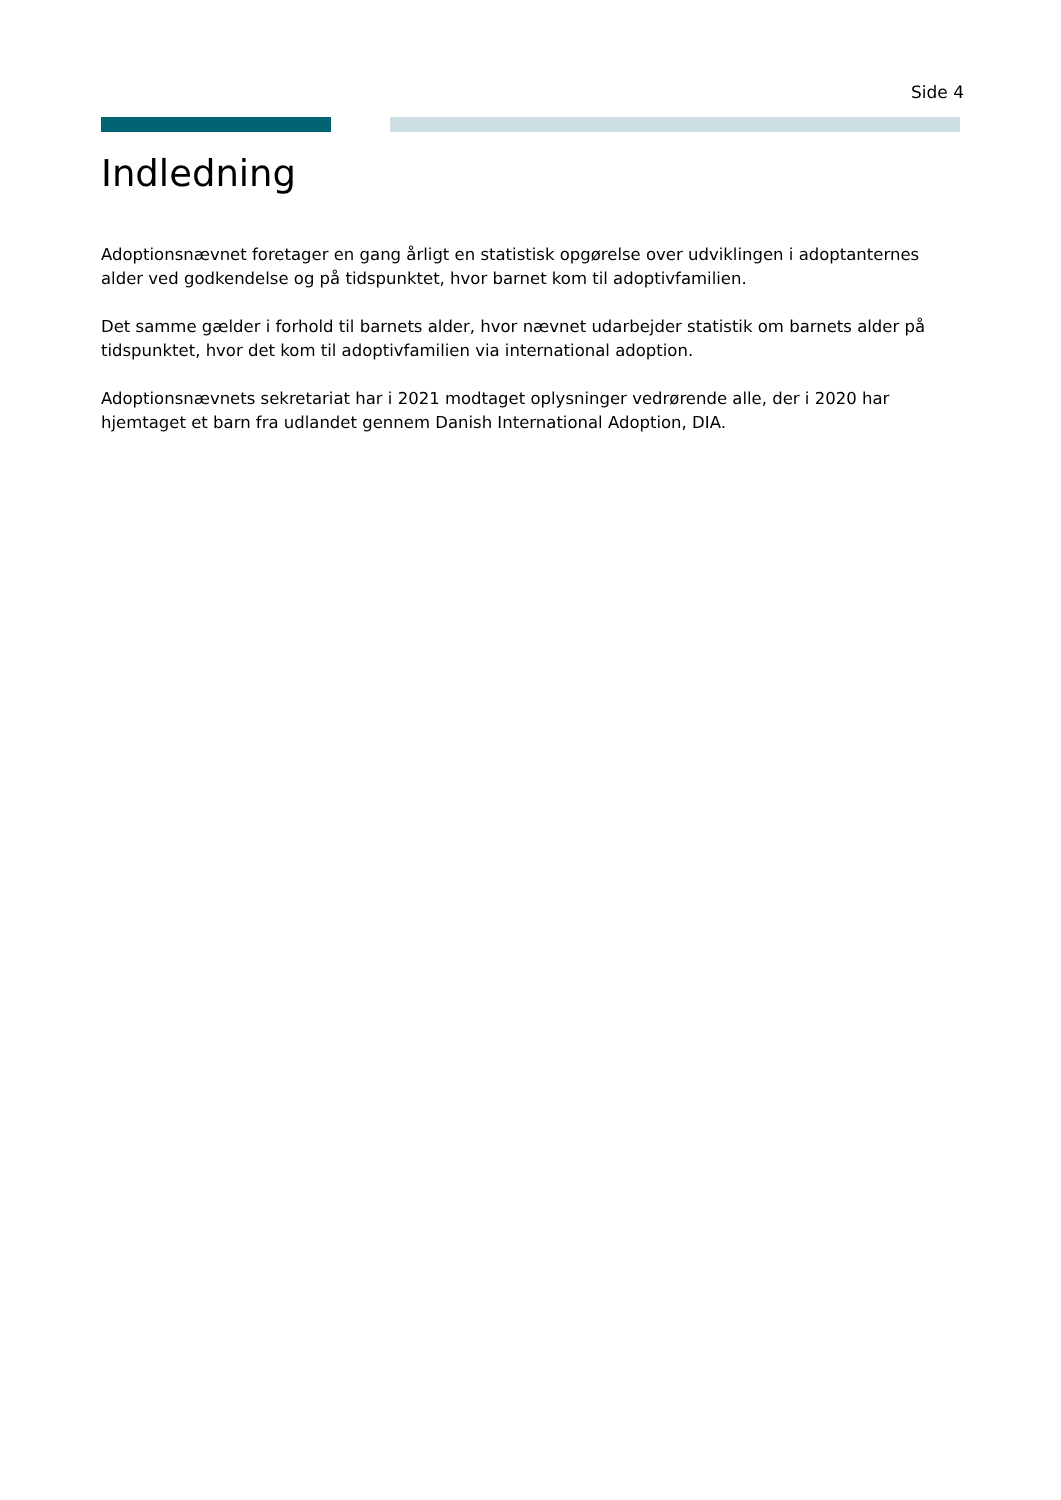Side 4
Indledning
Adoptionsnævnet foretager en gang årligt en statistisk opgørelse over udviklingen i adoptanternes alder ved godkendelse og på tidspunktet, hvor barnet kom til adoptivfamilien.
Det samme gælder i forhold til barnets alder, hvor nævnet udarbejder statistik om barnets alder på tidspunktet, hvor det kom til adoptivfamilien via international adoption.
Adoptionsnævnets sekretariat har i 2021 modtaget oplysninger vedrørende alle, der i 2020 har hjemtaget et barn fra udlandet gennem Danish International Adoption, DIA.